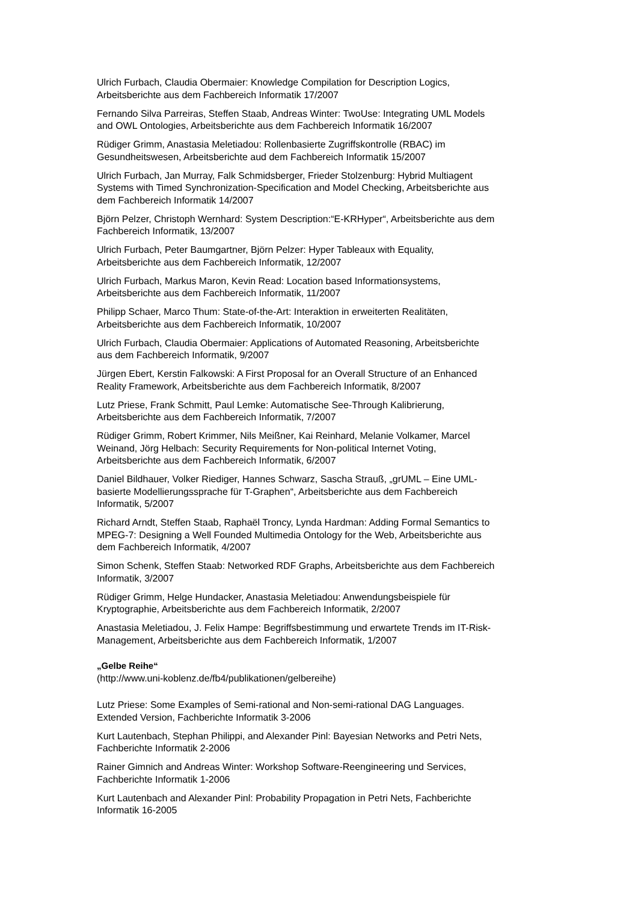Ulrich Furbach, Claudia Obermaier: Knowledge Compilation for Description Logics,
Arbeitsberichte aus dem Fachbereich Informatik 17/2007
Fernando Silva Parreiras, Steffen Staab, Andreas Winter: TwoUse: Integrating UML Models
and OWL Ontologies, Arbeitsberichte aus dem Fachbereich Informatik 16/2007
Rüdiger Grimm, Anastasia Meletiadou: Rollenbasierte Zugriffskontrolle (RBAC) im
Gesundheitswesen, Arbeitsberichte aud dem Fachbereich Informatik 15/2007
Ulrich Furbach, Jan Murray, Falk Schmidsberger, Frieder Stolzenburg: Hybrid Multiagent
Systems with Timed Synchronization-Specification and Model Checking, Arbeitsberichte aus
dem Fachbereich Informatik 14/2007
Björn Pelzer, Christoph Wernhard: System Description:“E-KRHyper“, Arbeitsberichte aus dem
Fachbereich Informatik, 13/2007
Ulrich Furbach, Peter Baumgartner, Björn Pelzer: Hyper Tableaux with Equality,
Arbeitsberichte aus dem Fachbereich Informatik, 12/2007
Ulrich Furbach, Markus Maron, Kevin Read: Location based Informationsystems,
Arbeitsberichte aus dem Fachbereich Informatik, 11/2007
Philipp Schaer, Marco Thum: State-of-the-Art: Interaktion in erweiterten Realitäten,
Arbeitsberichte aus dem Fachbereich Informatik, 10/2007
Ulrich Furbach, Claudia Obermaier: Applications of Automated Reasoning, Arbeitsberichte
aus dem Fachbereich Informatik, 9/2007
Jürgen Ebert, Kerstin Falkowski: A First Proposal for an Overall Structure of an Enhanced
Reality Framework, Arbeitsberichte aus dem Fachbereich Informatik, 8/2007
Lutz Priese, Frank Schmitt, Paul Lemke: Automatische See-Through Kalibrierung,
Arbeitsberichte aus dem Fachbereich Informatik, 7/2007
Rüdiger Grimm, Robert Krimmer, Nils Meißner, Kai Reinhard, Melanie Volkamer, Marcel
Weinand, Jörg Helbach: Security Requirements for Non-political Internet Voting,
Arbeitsberichte aus dem Fachbereich Informatik, 6/2007
Daniel Bildhauer, Volker Riediger, Hannes Schwarz, Sascha Strauß, „grUML – Eine UML-
basierte Modellierungssprache für T-Graphen“, Arbeitsberichte aus dem Fachbereich
Informatik, 5/2007
Richard Arndt, Steffen Staab, Raphaël Troncy, Lynda Hardman: Adding Formal Semantics to
MPEG-7: Designing a Well Founded Multimedia Ontology for the Web, Arbeitsberichte aus
dem Fachbereich Informatik, 4/2007
Simon Schenk, Steffen Staab: Networked RDF Graphs, Arbeitsberichte aus dem Fachbereich
Informatik, 3/2007
Rüdiger Grimm, Helge Hundacker, Anastasia Meletiadou: Anwendungsbeispiele für
Kryptographie, Arbeitsberichte aus dem Fachbereich Informatik, 2/2007
Anastasia Meletiadou, J. Felix Hampe: Begriffsbestimmung und erwartete Trends im IT-Risk-
Management, Arbeitsberichte aus dem Fachbereich Informatik, 1/2007
„Gelbe Reihe“
(http://www.uni-koblenz.de/fb4/publikationen/gelbereihe)
Lutz Priese: Some Examples of Semi-rational and Non-semi-rational DAG Languages.
Extended Version, Fachberichte Informatik 3-2006
Kurt Lautenbach, Stephan Philippi, and Alexander Pinl: Bayesian Networks and Petri Nets,
Fachberichte Informatik 2-2006
Rainer Gimnich and Andreas Winter: Workshop Software-Reengineering und Services,
Fachberichte Informatik 1-2006
Kurt Lautenbach and Alexander Pinl: Probability Propagation in Petri Nets, Fachberichte
Informatik 16-2005